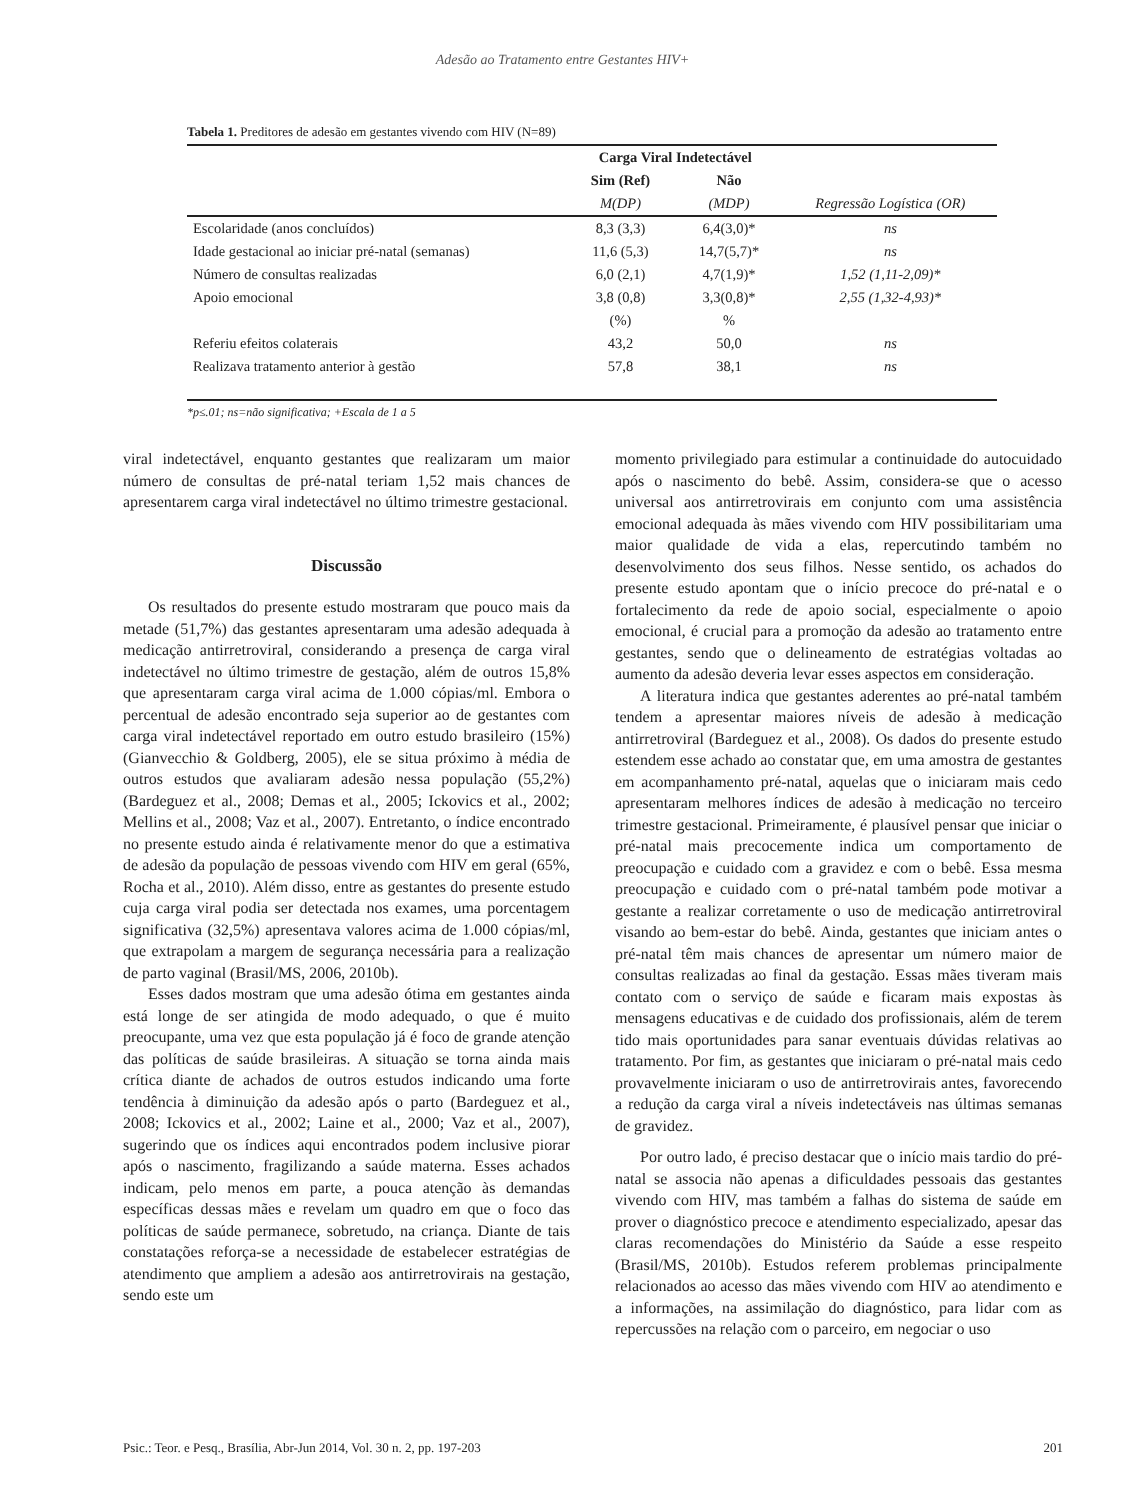Adesão ao Tratamento entre Gestantes HIV+
Tabela 1. Preditores de adesão em gestantes vivendo com HIV (N=89)
| | Carga Viral Indetectável | | |
| --- | --- | --- | --- |
| | Sim (Ref) | Não | |
| | M(DP) | (MDP) | Regressão Logística (OR) |
| Escolaridade (anos concluídos) | 8,3 (3,3) | 6,4(3,0)* | ns |
| Idade gestacional ao iniciar pré-natal (semanas) | 11,6 (5,3) | 14,7(5,7)* | ns |
| Número de consultas realizadas | 6,0 (2,1) | 4,7(1,9)* | 1,52 (1,11-2,09)* |
| Apoio emocional | 3,8 (0,8) | 3,3(0,8)* | 2,55 (1,32-4,93)* |
| | (%) | % | |
| Referiu efeitos colaterais | 43,2 | 50,0 | ns |
| Realizava tratamento anterior à gestão | 57,8 | 38,1 | ns |
*p≤.01; ns=não significativa; +Escala de 1 a 5
viral indetectável, enquanto gestantes que realizaram um maior número de consultas de pré-natal teriam 1,52 mais chances de apresentarem carga viral indetectável no último trimestre gestacional.
Discussão
Os resultados do presente estudo mostraram que pouco mais da metade (51,7%) das gestantes apresentaram uma adesão adequada à medicação antirretroviral, considerando a presença de carga viral indetectável no último trimestre de gestação, além de outros 15,8% que apresentaram carga viral acima de 1.000 cópias/ml. Embora o percentual de adesão encontrado seja superior ao de gestantes com carga viral indetectável reportado em outro estudo brasileiro (15%) (Gianvecchio & Goldberg, 2005), ele se situa próximo à média de outros estudos que avaliaram adesão nessa população (55,2%) (Bardeguez et al., 2008; Demas et al., 2005; Ickovics et al., 2002; Mellins et al., 2008; Vaz et al., 2007). Entretanto, o índice encontrado no presente estudo ainda é relativamente menor do que a estimativa de adesão da população de pessoas vivendo com HIV em geral (65%, Rocha et al., 2010). Além disso, entre as gestantes do presente estudo cuja carga viral podia ser detectada nos exames, uma porcentagem significativa (32,5%) apresentava valores acima de 1.000 cópias/ml, que extrapolam a margem de segurança necessária para a realização de parto vaginal (Brasil/MS, 2006, 2010b).
Esses dados mostram que uma adesão ótima em gestantes ainda está longe de ser atingida de modo adequado, o que é muito preocupante, uma vez que esta população já é foco de grande atenção das políticas de saúde brasileiras. A situação se torna ainda mais crítica diante de achados de outros estudos indicando uma forte tendência à diminuição da adesão após o parto (Bardeguez et al., 2008; Ickovics et al., 2002; Laine et al., 2000; Vaz et al., 2007), sugerindo que os índices aqui encontrados podem inclusive piorar após o nascimento, fragilizando a saúde materna. Esses achados indicam, pelo menos em parte, a pouca atenção às demandas específicas dessas mães e revelam um quadro em que o foco das políticas de saúde permanece, sobretudo, na criança. Diante de tais constatações reforça-se a necessidade de estabelecer estratégias de atendimento que ampliem a adesão aos antirretrovirais na gestação, sendo este um
momento privilegiado para estimular a continuidade do autocuidado após o nascimento do bebê. Assim, considera-se que o acesso universal aos antirretrovirais em conjunto com uma assistência emocional adequada às mães vivendo com HIV possibilitariam uma maior qualidade de vida a elas, repercutindo também no desenvolvimento dos seus filhos. Nesse sentido, os achados do presente estudo apontam que o início precoce do pré-natal e o fortalecimento da rede de apoio social, especialmente o apoio emocional, é crucial para a promoção da adesão ao tratamento entre gestantes, sendo que o delineamento de estratégias voltadas ao aumento da adesão deveria levar esses aspectos em consideração.
A literatura indica que gestantes aderentes ao pré-natal também tendem a apresentar maiores níveis de adesão à medicação antirretroviral (Bardeguez et al., 2008). Os dados do presente estudo estendem esse achado ao constatar que, em uma amostra de gestantes em acompanhamento pré-natal, aquelas que o iniciaram mais cedo apresentaram melhores índices de adesão à medicação no terceiro trimestre gestacional. Primeiramente, é plausível pensar que iniciar o pré-natal mais precocemente indica um comportamento de preocupação e cuidado com a gravidez e com o bebê. Essa mesma preocupação e cuidado com o pré-natal também pode motivar a gestante a realizar corretamente o uso de medicação antirretroviral visando ao bem-estar do bebê. Ainda, gestantes que iniciam antes o pré-natal têm mais chances de apresentar um número maior de consultas realizadas ao final da gestação. Essas mães tiveram mais contato com o serviço de saúde e ficaram mais expostas às mensagens educativas e de cuidado dos profissionais, além de terem tido mais oportunidades para sanar eventuais dúvidas relativas ao tratamento. Por fim, as gestantes que iniciaram o pré-natal mais cedo provavelmente iniciaram o uso de antirretrovirais antes, favorecendo a redução da carga viral a níveis indetectáveis nas últimas semanas de gravidez.
Por outro lado, é preciso destacar que o início mais tardio do pré-natal se associa não apenas a dificuldades pessoais das gestantes vivendo com HIV, mas também a falhas do sistema de saúde em prover o diagnóstico precoce e atendimento especializado, apesar das claras recomendações do Ministério da Saúde a esse respeito (Brasil/MS, 2010b). Estudos referem problemas principalmente relacionados ao acesso das mães vivendo com HIV ao atendimento e a informações, na assimilação do diagnóstico, para lidar com as repercussões na relação com o parceiro, em negociar o uso
Psic.: Teor. e Pesq., Brasília, Abr-Jun 2014, Vol. 30 n. 2, pp. 197-203 201